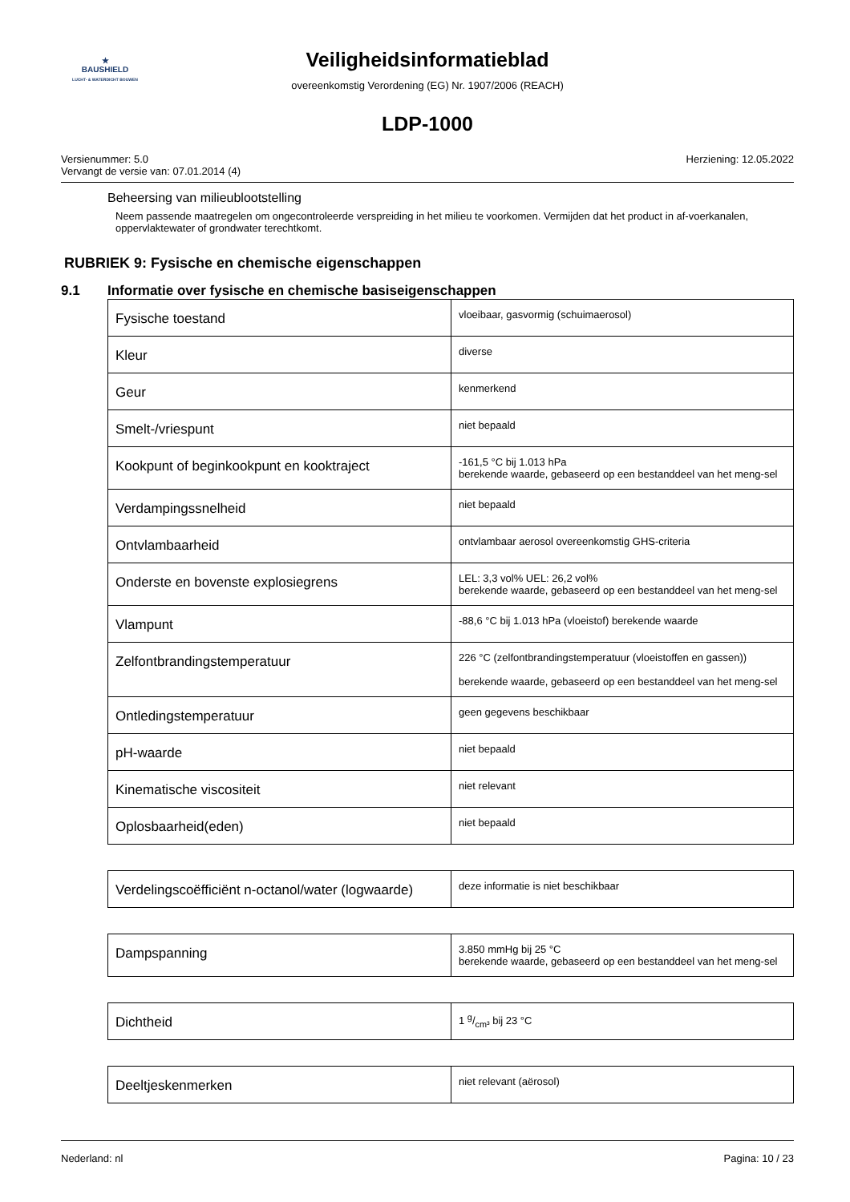★
BAUSHIELD
LUCHT- & WATERDICHT BOUWEN
Veiligheidsinformatieblad
overeenkomstig Verordening (EG) Nr. 1907/2006 (REACH)
LDP-1000
Versienummer: 5.0
Vervangt de versie van: 07.01.2014 (4)
Herziening: 12.05.2022
Beheersing van milieublootstelling
Neem passende maatregelen om ongecontroleerde verspreiding in het milieu te voorkomen. Vermijden dat het product in af-voerkanalen, oppervlaktewater of grondwater terechtkomt.
RUBRIEK 9: Fysische en chemische eigenschappen
9.1 Informatie over fysische en chemische basiseigenschappen
| Fysische toestand | vloeibaar, gasvormig (schuimaerosol) |
| Kleur | diverse |
| Geur | kenmerkend |
| Smelt-/vriespunt | niet bepaald |
| Kookpunt of beginkookpunt en kooktraject | -161,5 °C bij 1.013 hPa berekende waarde, gebaseerd op een bestanddeel van het meng-sel |
| Verdampingssnelheid | niet bepaald |
| Ontvlambaarheid | ontvlambaar aerosol overeenkomstig GHS-criteria |
| Onderste en bovenste explosiegrens | LEL: 3,3 vol% UEL: 26,2 vol% berekende waarde, gebaseerd op een bestanddeel van het meng-sel |
| Vlampunt | -88,6 °C bij 1.013 hPa (vloeistof) berekende waarde |
| Zelfontbrandingstemperatuur | 226 °C (zelfontbrandingstemperatuur (vloeistoffen en gassen)) berekende waarde, gebaseerd op een bestanddeel van het meng-sel |
| Ontledingstemperatuur | geen gegevens beschikbaar |
| pH-waarde | niet bepaald |
| Kinematische viscositeit | niet relevant |
| Oplosbaarheid(eden) | niet bepaald |
| Verdelingscoëfficiënt n-octanol/water (logwaarde) | deze informatie is niet beschikbaar |
| Dampspanning | 3.850 mmHg bij 25 °C berekende waarde, gebaseerd op een bestanddeel van het meng-sel |
| Dichtheid | 1 g/cm³ bij 23 °C |
| Deeltjeskenmerken | niet relevant (aërosol) |
Nederland: nl Pagina: 10 / 23